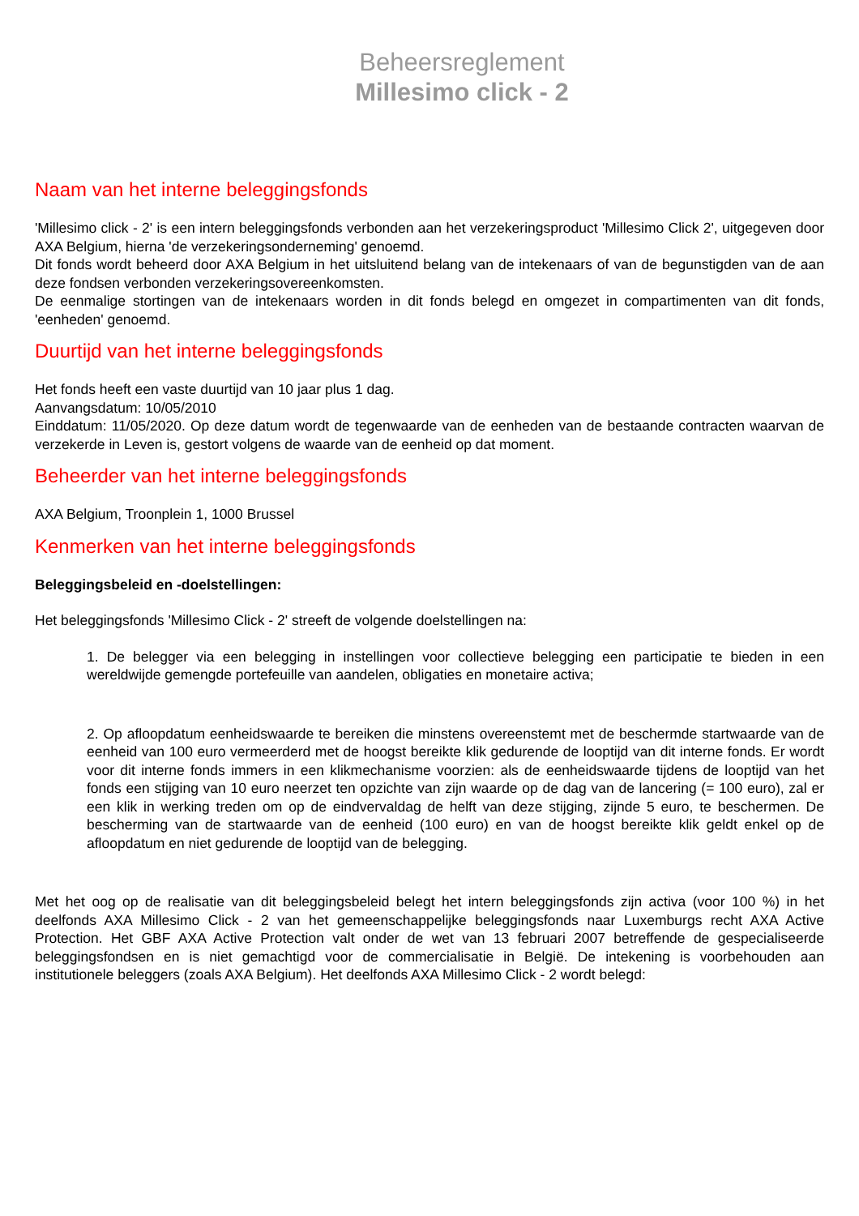Beheersreglement
Millesimo click - 2
Naam van het interne beleggingsfonds
'Millesimo click - 2' is een intern beleggingsfonds verbonden aan het verzekeringsproduct 'Millesimo Click 2', uitgegeven door AXA Belgium, hierna 'de verzekeringsonderneming' genoemd.
Dit fonds wordt beheerd door AXA Belgium in het uitsluitend belang van de intekenaars of van de begunstigden van de aan deze fondsen verbonden verzekeringsovereenkomsten.
De eenmalige stortingen van de intekenaars worden in dit fonds belegd en omgezet in compartimenten van dit fonds, 'eenheden' genoemd.
Duurtijd van het interne beleggingsfonds
Het fonds heeft een vaste duurtijd van 10 jaar plus 1 dag.
Aanvangsdatum: 10/05/2010
Einddatum: 11/05/2020. Op deze datum wordt de tegenwaarde van de eenheden van de bestaande contracten waarvan de verzekerde in Leven is, gestort volgens de waarde van de eenheid op dat moment.
Beheerder van het interne beleggingsfonds
AXA Belgium, Troonplein 1, 1000 Brussel
Kenmerken van het interne beleggingsfonds
Beleggingsbeleid en -doelstellingen:
Het beleggingsfonds 'Millesimo Click - 2' streeft de volgende doelstellingen na:
1. De belegger via een belegging in instellingen voor collectieve belegging een participatie te bieden in een wereldwijde gemengde portefeuille van aandelen, obligaties en monetaire activa;
2. Op afloopdatum eenheidswaarde te bereiken die minstens overeenstemt met de beschermde startwaarde van de eenheid van 100 euro vermeerderd met de hoogst bereikte klik gedurende de looptijd van dit interne fonds. Er wordt voor dit interne fonds immers in een klikmechanisme voorzien: als de eenheidswaarde tijdens de looptijd van het fonds een stijging van 10 euro neerzet ten opzichte van zijn waarde op de dag van de lancering (= 100 euro), zal er een klik in werking treden om op de eindvervaldag de helft van deze stijging, zijnde 5 euro, te beschermen. De bescherming van de startwaarde van de eenheid (100 euro) en van de hoogst bereikte klik geldt enkel op de afloopdatum en niet gedurende de looptijd van de belegging.
Met het oog op de realisatie van dit beleggingsbeleid belegt het intern beleggingsfonds zijn activa (voor 100 %) in het deelfonds AXA Millesimo Click - 2 van het gemeenschappelijke beleggingsfonds naar Luxemburgs recht AXA Active Protection. Het GBF AXA Active Protection valt onder de wet van 13 februari 2007 betreffende de gespecialiseerde beleggingsfondsen en is niet gemachtigd voor de commercialisatie in België. De intekening is voorbehouden aan institutionele beleggers (zoals AXA Belgium). Het deelfonds AXA Millesimo Click - 2 wordt belegd: